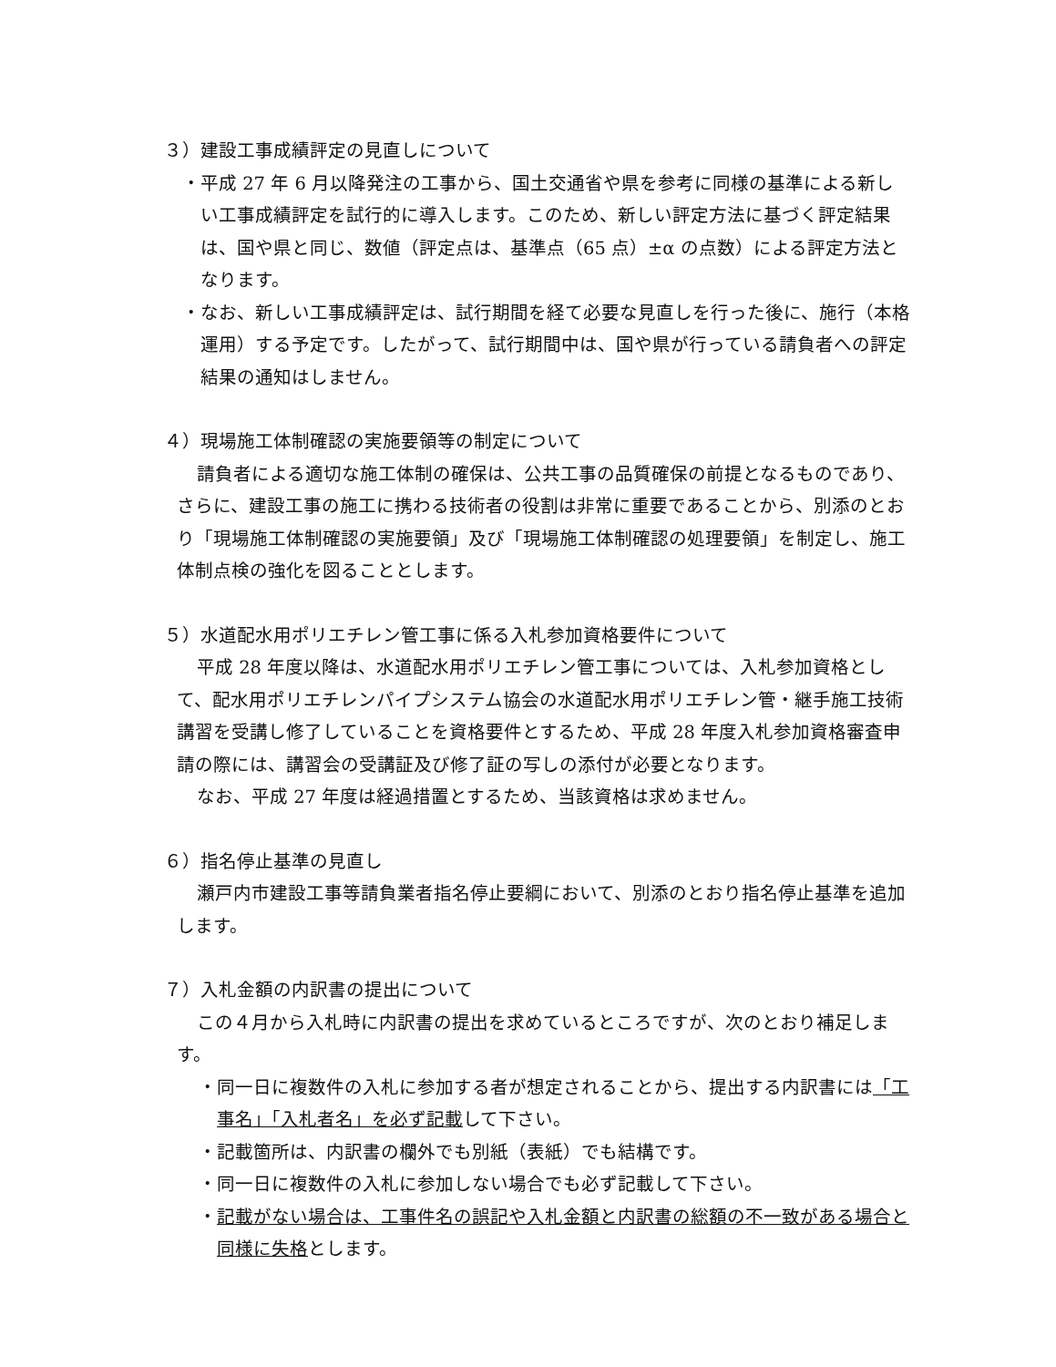３）建設工事成績評定の見直しについて
・平成 27 年 6 月以降発注の工事から、国土交通省や県を参考に同様の基準による新しい工事成績評定を試行的に導入します。このため、新しい評定方法に基づく評定結果は、国や県と同じ、数値（評定点は、基準点（65 点）±α の点数）による評定方法となります。
・なお、新しい工事成績評定は、試行期間を経て必要な見直しを行った後に、施行（本格運用）する予定です。したがって、試行期間中は、国や県が行っている請負者への評定結果の通知はしません。
４）現場施工体制確認の実施要領等の制定について
請負者による適切な施工体制の確保は、公共工事の品質確保の前提となるものであり、さらに、建設工事の施工に携わる技術者の役割は非常に重要であることから、別添のとおり「現場施工体制確認の実施要領」及び「現場施工体制確認の処理要領」を制定し、施工体制点検の強化を図ることとします。
５）水道配水用ポリエチレン管工事に係る入札参加資格要件について
平成 28 年度以降は、水道配水用ポリエチレン管工事については、入札参加資格として、配水用ポリエチレンパイプシステム協会の水道配水用ポリエチレン管・継手施工技術講習を受講し修了していることを資格要件とするため、平成 28 年度入札参加資格審査申請の際には、講習会の受講証及び修了証の写しの添付が必要となります。
なお、平成 27 年度は経過措置とするため、当該資格は求めません。
６）指名停止基準の見直し
瀬戸内市建設工事等請負業者指名停止要綱において、別添のとおり指名停止基準を追加します。
７）入札金額の内訳書の提出について
この４月から入札時に内訳書の提出を求めているところですが、次のとおり補足します。
・同一日に複数件の入札に参加する者が想定されることから、提出する内訳書には「工事名」「入札者名」を必ず記載して下さい。
・記載箇所は、内訳書の欄外でも別紙（表紙）でも結構です。
・同一日に複数件の入札に参加しない場合でも必ず記載して下さい。
・記載がない場合は、工事件名の誤記や入札金額と内訳書の総額の不一致がある場合と同様に失格とします。